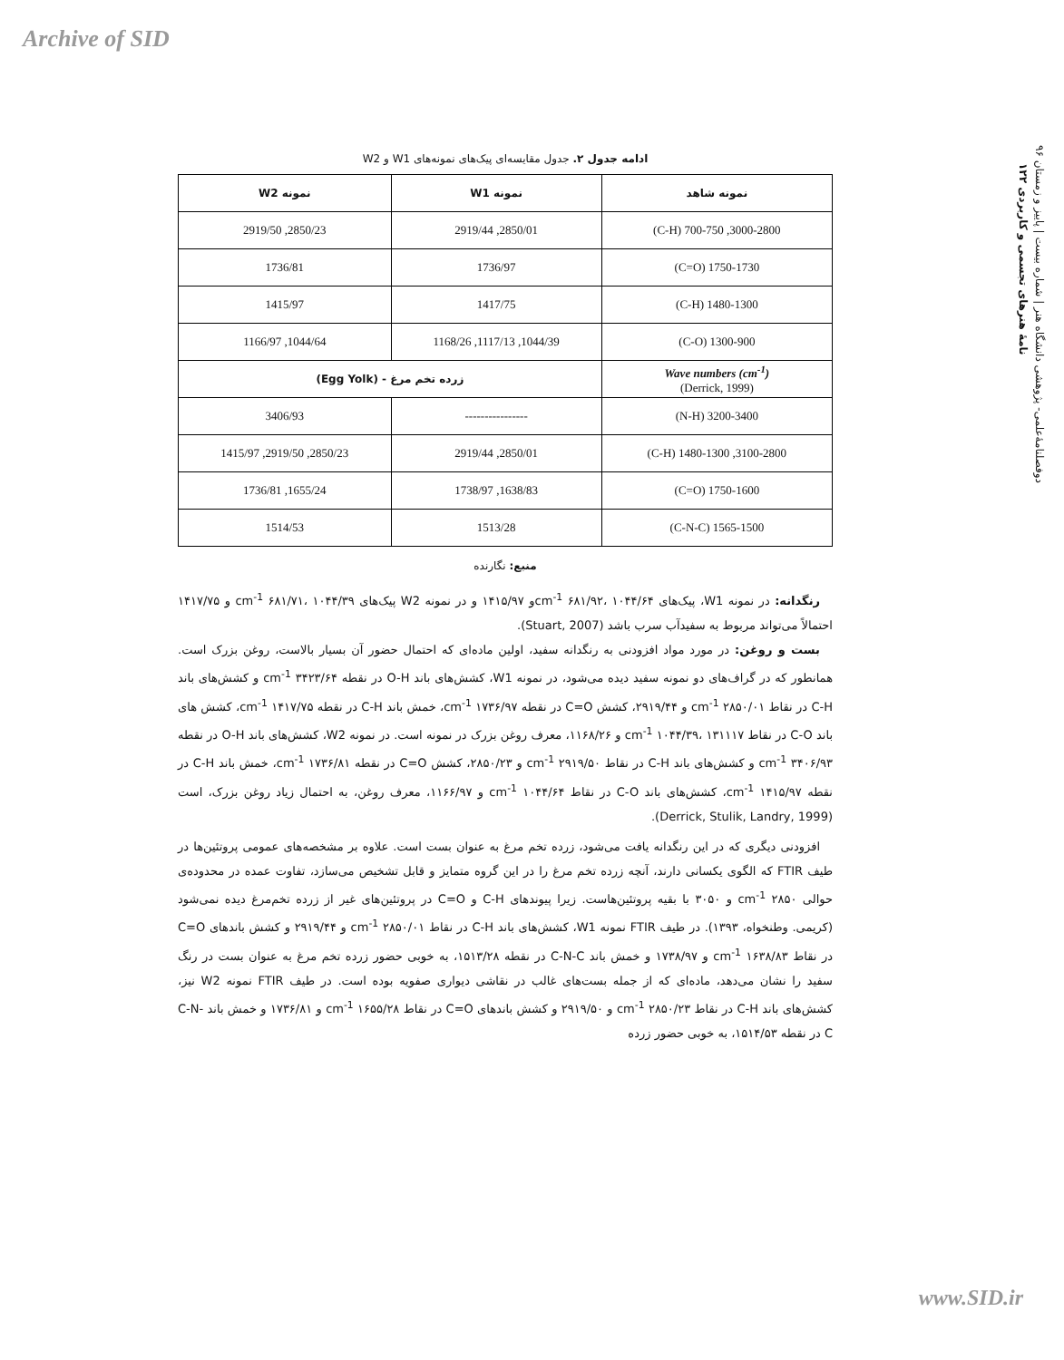Archive of SID
دوفصلنامهٔ‌علمی- پژوهشی دانشگاه هنر | شماره بیست | پاییز و زمستان ۹۶
نامهٔ هنرهای تجسمی و کاربردی ۱۲۲
ادامه جدول ۲. جدول مقایسه‌ای پیک‌های نمونه‌های W1 و W2
| نمونه شاهد | نمونه W1 | نمونه W2 |
| --- | --- | --- |
| 3000-2800, 700-750 (C-H) | 2850/01, 2919/44 | 2850/23, 2919/50 |
| 1750-1730 (C=O) | 1736/97 | 1736/81 |
| 1480-1300 (C-H) | 1417/75 | 1415/97 |
| 1300-900 (C-O) | 1044/39, 1117/13, 1168/26 | 1044/64, 1166/97 |
| Wave numbers (cm<sup>-1</sup>) (Derrick, 1999) | زرده تخم مرغ - (Egg Yolk) | |
| 3200-3400 (N-H) | ---------------- | 3406/93 |
| 3100-2800, 1480-1300 (C-H) | 2850/01, 2919/44 | 2850/23, 2919/50, 1415/97 |
| 1750-1600 (C=O) | 1638/83, 1738/97 | 1655/24, 1736/81 |
| 1565-1500 (C-N-C) | 1513/28 | 1514/53 |
منبع: نگارنده
رنگدانه: در نمونه W1، پیک‌های cm<sup>-1</sup> ۶۸۱/۹۲، ۱۰۴۴/۶۴و ۱۴۱۵/۹۷ و در نمونه W2 پیک‌های cm<sup>-1</sup> ۶۸۱/۷۱، ۱۰۴۴/۳۹ و ۱۴۱۷/۷۵ احتمالاً می‌تواند مربوط به سفیدآب سرب باشد (Stuart, 2007).
بست و روغن: در مورد مواد افزودنی به رنگدانه سفید، اولین ماده‌ای که احتمال حضور آن بسیار بالاست، روغن بزرک است. همانطور که در گراف‌های دو نمونه سفید دیده می‌شود، در نمونه W1، کشش‌های باند O-H در نقطه cm<sup>-1</sup> ۳۴۲۳/۶۴ و کشش‌های باند C-H در نقاط cm<sup>-1</sup> ۲۸۵۰/۰۱ و ۲۹۱۹/۴۴، کشش C=O در نقطه cm<sup>-1</sup> ۱۷۳۶/۹۷، خمش باند C-H در نقطه cm<sup>-1</sup> ۱۴۱۷/۷۵، کشش های باند C-O در نقاط cm<sup>-1</sup> ۱۰۴۴/۳۹، ۱۳۱۱۱۷ و ۱۱۶۸/۲۶، معرف روغن بزرک در نمونه است. در نمونه W2، کشش‌های باند O-H در نقطه cm<sup>-1</sup> ۳۴۰۶/۹۳ و کشش‌های باند C-H در نقاط cm<sup>-1</sup> ۲۹۱۹/۵۰ و ۲۸۵۰/۲۳، کشش C=O در نقطه cm<sup>-1</sup> ۱۷۳۶/۸۱، خمش باند C-H در نقطه cm<sup>-1</sup> ۱۴۱۵/۹۷، کشش‌های باند C-O در نقاط cm<sup>-1</sup> ۱۰۴۴/۶۴ و ۱۱۶۶/۹۷، معرف روغن، به احتمال زیاد روغن بزرک، است (Derrick, Stulik, Landry, 1999).
افزودنی دیگری که در این رنگدانه یافت می‌شود، زرده تخم مرغ به عنوان بست است. علاوه بر مشخصه‌های عمومی پروتئین‌ها در طیف FTIR که الگوی یکسانی دارند، آنچه زرده تخم مرغ را در این گروه متمایز و قابل تشخیص می‌سازد، تفاوت عمده در محدوده‌ی حوالی cm<sup>-1</sup> ۲۸۵۰ و ۳۰۵۰ با بقیه پروتئین‌هاست. زیرا پیوندهای C-H و C=O در پروتئین‌های غیر از زرده تخم‌مرغ دیده نمی‌شود (کریمی. وطنخواه، ۱۳۹۳). در طیف FTIR نمونه W1، کشش‌های باند C-H در نقاط cm<sup>-1</sup> ۲۸۵۰/۰۱ و ۲۹۱۹/۴۴ و کشش باندهای C=O در نقاط cm<sup>-1</sup> ۱۶۳۸/۸۳ و ۱۷۳۸/۹۷ و خمش باند C-N-C در نقطه ۱۵۱۳/۲۸، به خوبی حضور زرده تخم مرغ به عنوان بست در رنگ سفید را نشان می‌دهد، ماده‌ای که از جمله بست‌های غالب در نقاشی دیواری صفویه بوده است. در طیف FTIR نمونه W2 نیز، کشش‌های باند C-H در نقاط cm<sup>-1</sup> ۲۸۵۰/۲۳ و ۲۹۱۹/۵۰ و کشش باندهای C=O در نقاط cm<sup>-1</sup> ۱۶۵۵/۲۸ و ۱۷۳۶/۸۱ و خمش باند C-N-C در نقطه ۱۵۱۴/۵۳، به خوبی حضور زرده
www.SID.ir